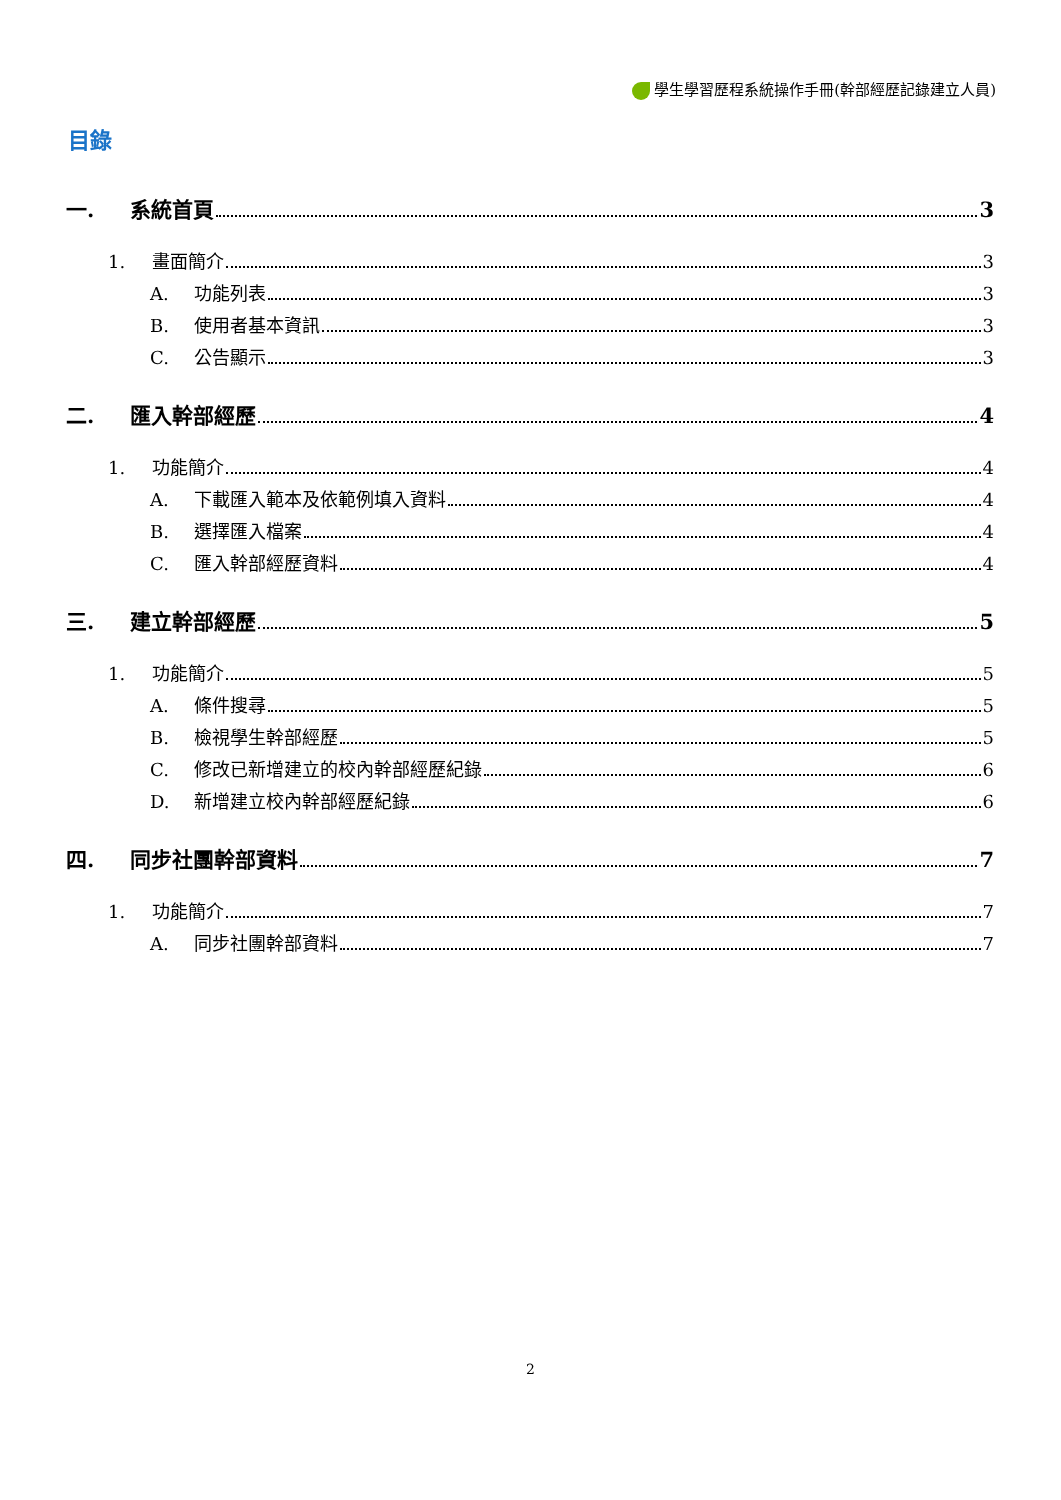學生學習歷程系統操作手冊(幹部經歷記錄建立人員)
目錄
一. 系統首頁 3
1. 畫面簡介 3
A. 功能列表 3
B. 使用者基本資訊 3
C. 公告顯示 3
二. 匯入幹部經歷 4
1. 功能簡介 4
A. 下載匯入範本及依範例填入資料 4
B. 選擇匯入檔案 4
C. 匯入幹部經歷資料 4
三. 建立幹部經歷 5
1. 功能簡介 5
A. 條件搜尋 5
B. 檢視學生幹部經歷 5
C. 修改已新增建立的校內幹部經歷紀錄 6
D. 新增建立校內幹部經歷紀錄 6
四. 同步社團幹部資料 7
1. 功能簡介 7
A. 同步社團幹部資料 7
2